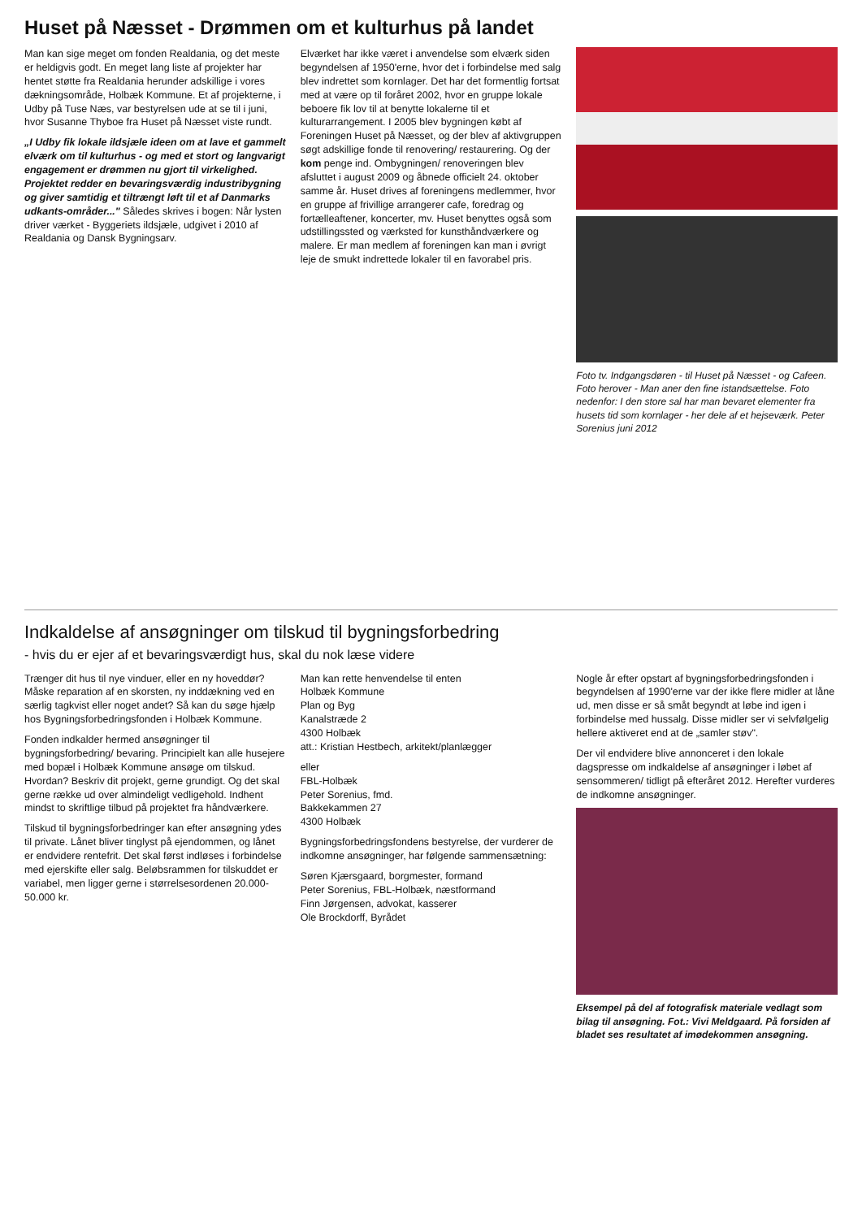Huset på Næsset - Drømmen om et kulturhus på landet
Man kan sige meget om fonden Realdania, og det meste er heldigvis godt. En meget lang liste af projekter har hentet støtte fra Realdania herunder adskillige i vores dækningsområde, Holbæk Kommune. Et af projekterne, i Udby på Tuse Næs, var bestyrelsen ude at se til i juni, hvor Susanne Thyboe fra Huset på Næsset viste rundt.
„I Udby fik lokale ildsjæle ideen om at lave et gammelt elværk om til kulturhus - og med et stort og langvarigt engagement er drømmen nu gjort til virkelighed. Projektet redder en bevaringsværdig industribygning og giver samtidig et tiltrængt løft til et af Danmarks udkants-områder..." Således skrives i bogen: Når lysten driver værket - Byggeriets ildsjæle, udgivet i 2010 af Realdania og Dansk Bygningsarv.
Elværket har ikke været i anvendelse som elværk siden begyndelsen af 1950'erne, hvor det i forbindelse med salg blev indrettet som kornlager. Det har det formentlig fortsat med at være op til foråret 2002, hvor en gruppe lokale beboere fik lov til at benytte lokalerne til et kulturarrangement. I 2005 blev bygningen købt af Foreningen Huset på Næsset, og der blev af aktivgruppen søgt adskillige fonde til renovering/ restaurering. Og der kom penge ind. Ombygningen/ renoveringen blev afsluttet i august 2009 og åbnede officielt 24. oktober samme år. Huset drives af foreningens medlemmer, hvor en gruppe af frivillige arrangerer cafe, foredrag og fortælleaftener, koncerter, mv. Huset benyttes også som udstillingssted og værksted for kunsthåndværkere og malere. Er man medlem af foreningen kan man i øvrigt leje de smukt indrettede lokaler til en favorabel pris.
Foto tv. Indgangsdøren - til Huset på Næsset - og Cafeen. Foto herover - Man aner den fine istandsættelse. Foto nedenfor: I den store sal har man bevaret elementer fra husets tid som kornlager - her dele af et hejseværk. Peter Sorenius juni 2012
Indkaldelse af ansøgninger om tilskud til bygningsforbedring
- hvis du er ejer af et bevaringsværdigt hus, skal du nok læse videre
Trænger dit hus til nye vinduer, eller en ny hoveddør? Måske reparation af en skorsten, ny inddækning ved en særlig tagkvist eller noget andet? Så kan du søge hjælp hos Bygningsforbedringsfonden i Holbæk Kommune.
Fonden indkalder hermed ansøgninger til bygningsforbedring/ bevaring. Principielt kan alle husejere med bopæl i Holbæk Kommune ansøge om tilskud. Hvordan? Beskriv dit projekt, gerne grundigt. Og det skal gerne række ud over almindeligt vedligehold. Indhent mindst to skriftlige tilbud på projektet fra håndværkere.
Tilskud til bygningsforbedringer kan efter ansøgning ydes til private. Lånet bliver tinglyst på ejendommen, og lånet er endvidere rentefrit. Det skal først indløses i forbindelse med ejerskifte eller salg. Beløbsrammen for tilskuddet er variabel, men ligger gerne i størrelsesordenen 20.000-50.000 kr.
Man kan rette henvendelse til enten
Holbæk Kommune
Plan og Byg
Kanalstræde 2
4300 Holbæk
att.: Kristian Hestbech, arkitekt/planlægger
eller
FBL-Holbæk
Peter Sorenius, fmd.
Bakkekammen 27
4300 Holbæk
Bygningsforbedringsfondens bestyrelse, der vurderer de indkomne ansøgninger, har følgende sammensætning:
Søren Kjærsgaard, borgmester, formand
Peter Sorenius, FBL-Holbæk, næstformand
Finn Jørgensen, advokat, kasserer
Ole Brockdorff, Byrådet
Nogle år efter opstart af bygningsforbedringsfonden i begyndelsen af 1990'erne var der ikke flere midler at låne ud, men disse er så småt begyndt at løbe ind igen i forbindelse med hussalg. Disse midler ser vi selvfølgelig hellere aktiveret end at de „samler støv".
Der vil endvidere blive annonceret i den lokale dagspresse om indkaldelse af ansøgninger i løbet af sensommeren/ tidligt på efteråret 2012. Herefter vurderes de indkomne ansøgninger.
Eksempel på del af fotografisk materiale vedlagt som bilag til ansøgning. Fot.: Vivi Meldgaard. På forsiden af bladet ses resultatet af imødekommen ansøgning.